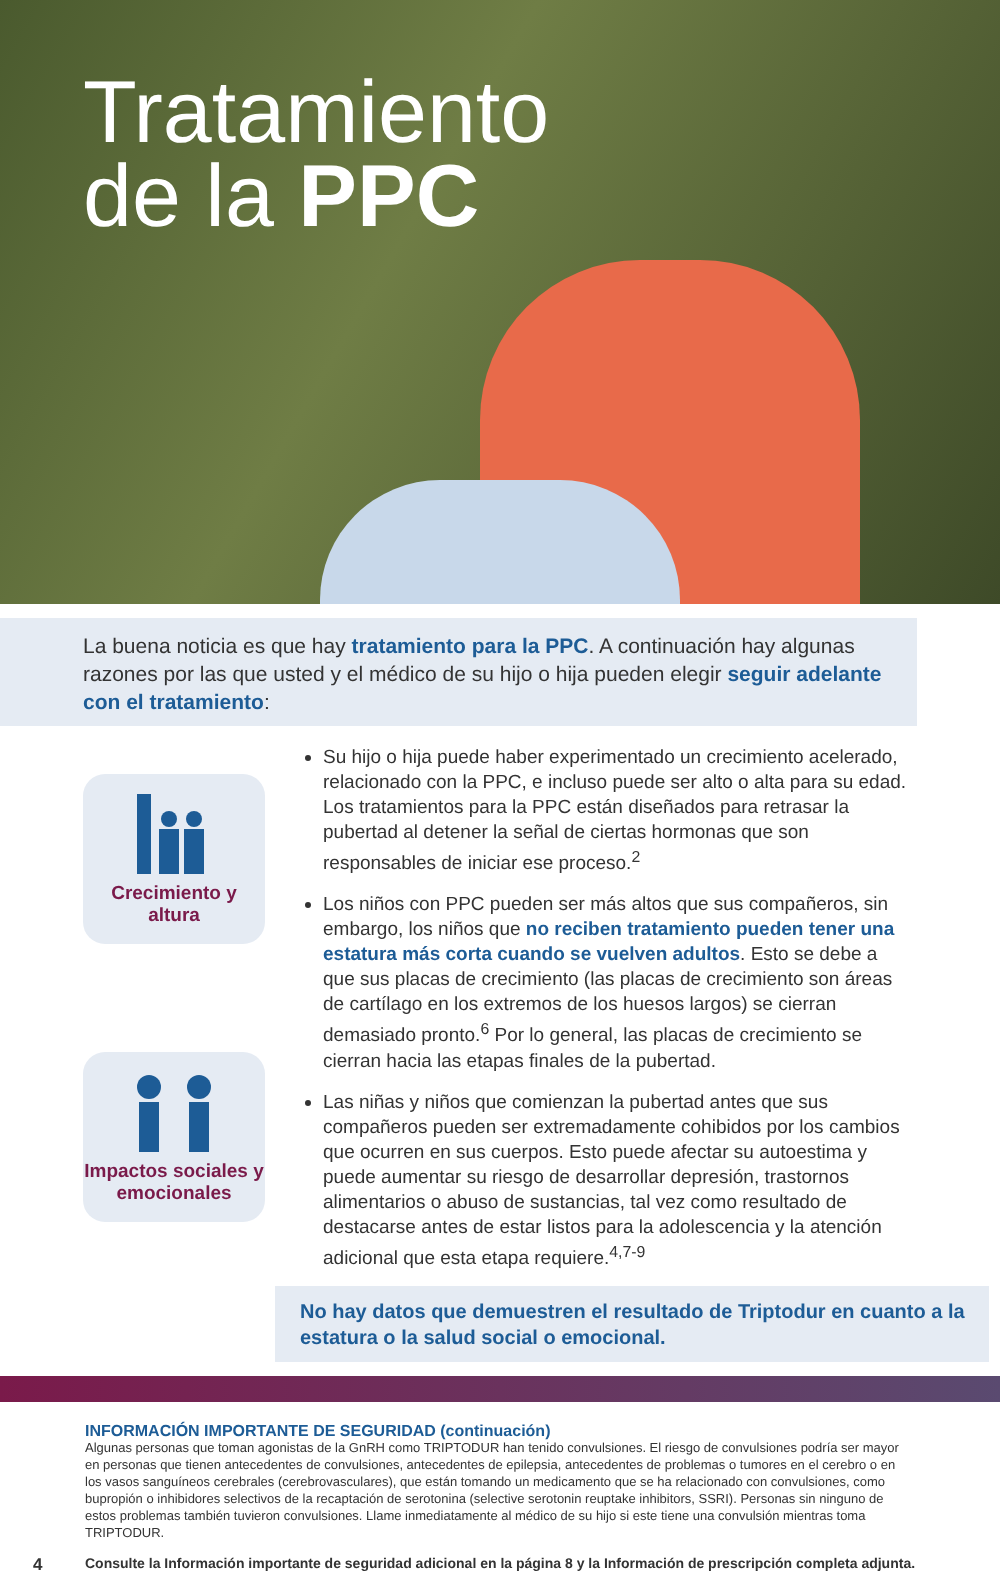Tratamiento
de la PPC
La buena noticia es que hay tratamiento para la PPC. A continuación hay algunas razones por las que usted y el médico de su hijo o hija pueden elegir seguir adelante con el tratamiento:
Crecimiento y altura
Impactos sociales y emocionales
Su hijo o hija puede haber experimentado un crecimiento acelerado, relacionado con la PPC, e incluso puede ser alto o alta para su edad. Los tratamientos para la PPC están diseñados para retrasar la pubertad al detener la señal de ciertas hormonas que son responsables de iniciar ese proceso.<sup>2</sup>
Los niños con PPC pueden ser más altos que sus compañeros, sin embargo, los niños que no reciben tratamiento pueden tener una estatura más corta cuando se vuelven adultos. Esto se debe a que sus placas de crecimiento (las placas de crecimiento son áreas de cartílago en los extremos de los huesos largos) se cierran demasiado pronto.<sup>6</sup> Por lo general, las placas de crecimiento se cierran hacia las etapas finales de la pubertad.
Las niñas y niños que comienzan la pubertad antes que sus compañeros pueden ser extremadamente cohibidos por los cambios que ocurren en sus cuerpos. Esto puede afectar su autoestima y puede aumentar su riesgo de desarrollar depresión, trastornos alimentarios o abuso de sustancias, tal vez como resultado de destacarse antes de estar listos para la adolescencia y la atención adicional que esta etapa requiere.<sup>4,7-9</sup>
No hay datos que demuestren el resultado de Triptodur en cuanto a la estatura o la salud social o emocional.
INFORMACIÓN IMPORTANTE DE SEGURIDAD (continuación)
Algunas personas que toman agonistas de la GnRH como TRIPTODUR han tenido convulsiones. El riesgo de convulsiones podría ser mayor en personas que tienen antecedentes de convulsiones, antecedentes de epilepsia, antecedentes de problemas o tumores en el cerebro o en los vasos sanguíneos cerebrales (cerebrovasculares), que están tomando un medicamento que se ha relacionado con convulsiones, como bupropión o inhibidores selectivos de la recaptación de serotonina (selective serotonin reuptake inhibitors, SSRI). Personas sin ninguno de estos problemas también tuvieron convulsiones. Llame inmediatamente al médico de su hijo si este tiene una convulsión mientras toma TRIPTODUR.
4 Consulte la Información importante de seguridad adicional en la página 8 y la Información de prescripción completa adjunta.